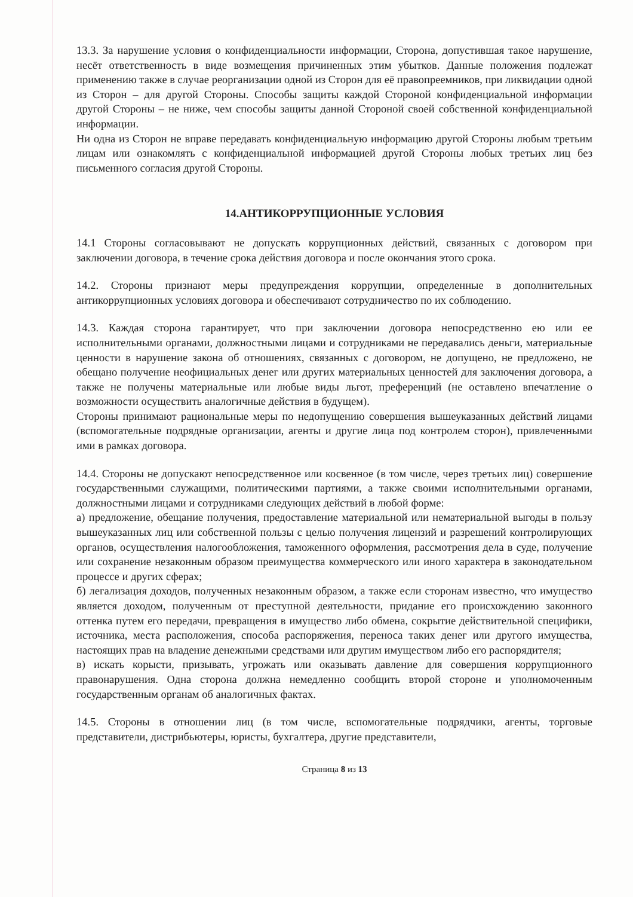13.3. За нарушение условия о конфиденциальности информации, Сторона, допустившая такое нарушение, несёт ответственность в виде возмещения причиненных этим убытков. Данные положения подлежат применению также в случае реорганизации одной из Сторон для её правопреемников, при ликвидации одной из Сторон – для другой Стороны. Способы защиты каждой Стороной конфиденциальной информации другой Стороны – не ниже, чем способы защиты данной Стороной своей собственной конфиденциальной информации.
Ни одна из Сторон не вправе передавать конфиденциальную информацию другой Стороны любым третьим лицам или ознакомлять с конфиденциальной информацией другой Стороны любых третьих лиц без письменного согласия другой Стороны.
14.АНТИКОРРУПЦИОННЫЕ УСЛОВИЯ
14.1 Стороны согласовывают не допускать коррупционных действий, связанных с договором при заключении договора, в течение срока действия договора и после окончания этого срока.
14.2. Стороны признают меры предупреждения коррупции, определенные в дополнительных антикоррупционных условиях договора и обеспечивают сотрудничество по их соблюдению.
14.3. Каждая сторона гарантирует, что при заключении договора непосредственно ею или ее исполнительными органами, должностными лицами и сотрудниками не передавались деньги, материальные ценности в нарушение закона об отношениях, связанных с договором, не допущено, не предложено, не обещано получение неофициальных денег или других материальных ценностей для заключения договора, а также не получены материальные или любые виды льгот, преференций (не оставлено впечатление о возможности осуществить аналогичные действия в будущем).
Стороны принимают рациональные меры по недопущению совершения вышеуказанных действий лицами (вспомогательные подрядные организации, агенты и другие лица под контролем сторон), привлеченными ими в рамках договора.
14.4. Стороны не допускают непосредственное или косвенное (в том числе, через третьих лиц) совершение государственными служащими, политическими партиями, а также своими исполнительными органами, должностными лицами и сотрудниками следующих действий в любой форме:
а) предложение, обещание получения, предоставление материальной или нематериальной выгоды в пользу вышеуказанных лиц или собственной пользы с целью получения лицензий и разрешений контролирующих органов, осуществления налогообложения, таможенного оформления, рассмотрения дела в суде, получение или сохранение незаконным образом преимущества коммерческого или иного характера в законодательном процессе и других сферах;
б) легализация доходов, полученных незаконным образом, а также если сторонам известно, что имущество является доходом, полученным от преступной деятельности, придание его происхождению законного оттенка путем его передачи, превращения в имущество либо обмена, сокрытие действительной специфики, источника, места расположения, способа распоряжения, переноса таких денег или другого имущества, настоящих прав на владение денежными средствами или другим имуществом либо его распорядителя;
в) искать корысти, призывать, угрожать или оказывать давление для совершения коррупционного правонарушения. Одна сторона должна немедленно сообщить второй стороне и уполномоченным государственным органам об аналогичных фактах.
14.5. Стороны в отношении лиц (в том числе, вспомогательные подрядчики, агенты, торговые представители, дистрибьютеры, юристы, бухгалтера, другие представители,
Страница 8 из 13